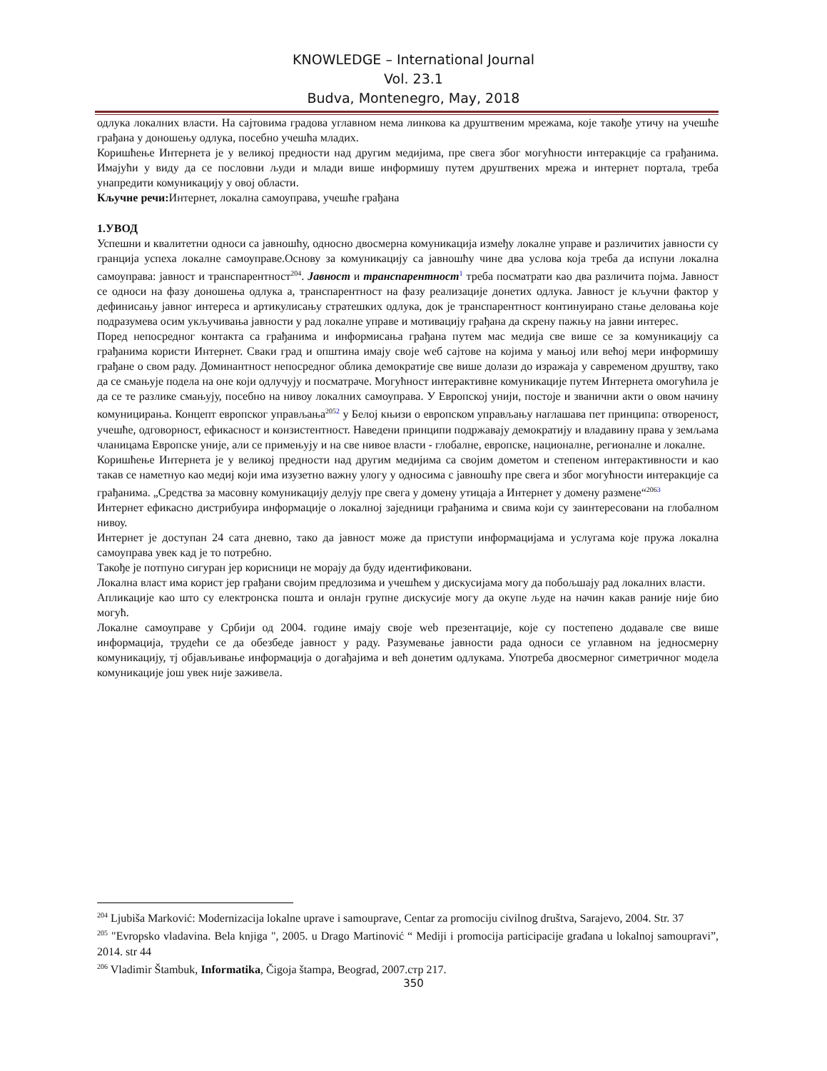KNOWLEDGE – International Journal
Vol. 23.1
Budva, Montenegro, May, 2018
одлука локалних власти. На сајтовима градова углавном нема линкова ка друштвеним мрежама, које такође утичу на учешће грађана у доношењу одлука, посебно учешћа младих.
Коришћење Интернета је у великој предности над другим медијима, пре свега због могућности интеракције са грађанима. Имајући у виду да се пословни људи и млади више информишу путем друштвених мрежа и интернет портала, треба унапредити комуникацију у овој области.
Кључне речи: Интернет, локална самоуправа, учешће грађана
1.УВОД
Успешни и квалитетни односи са јавношћу, односно двосмерна комуникација између локалне управе и различитих јавности су гранција успеха локалне самоуправе.Основу за комуникацију са јавношћу чине два услова која треба да испуни локална самоуправа: јавност и транспарентност<sup>204</sup>. Јавност и транспарентност<sup>1</sup> треба посматрати као два различита појма. Јавност се односи на фазу доношења одлука а, транспарентност на фазу реализације донетих одлука. Јавност је кључни фактор у дефинисању јавног интереса и артикулисању стратешких одлука, док је транспарентност континуирано стање деловања које подразумева осим укључивања јавности у рад локалне управе и мотивацију грађана да скрену пажњу на јавни интерес.
Поред непосредног контакта са грађанима и информисања грађана путем мас медија све више се за комуникацију са грађанима користи Интернет. Сваки град и општина имају своје wеб сајтове на којима у мањој или већој мери информишу грађане о свом раду. Доминантност непосредног облика демократије све више долази до изражаја у савременом друштву, тако да се смањује подела на оне који одлучују и посматраче. Могућност интерактивне комуникације путем Интернета омогућила је да се те разлике смањују, посебно на нивоу локалних самоуправа. У Европској унији, постоје и званични акти о овом начину комуницирања. Концепт европског управљања<sup>2052</sup> у Белој књизи о европском управљању наглашава пет принципа: отвореност, учешће, одговорност, ефикасност и конзистентност. Наведени принципи подржавају демократију и владавину права у земљама чланицама Европске уније, али се примењују и на све нивое власти - глобалне, европске, националне, регионалне и локалне.
Коришћење Интернета је у великој предности над другим медијима са својим дометом и степеном интерактивности и као такав се наметнуо као медиј који има изузетно важну улогу у односима с јавношћу пре свега и због могућности интеракције са грађанима. „Средства за масовну комуникацију делују пре свега у домену утицаја а Интернет у домену размене“<sup>2063</sup>
Интернет ефикасно дистрибуира информације о локалној заједници грађанима и свима који су заинтересовани на глобалном нивоу.
Интернет је доступан 24 сата дневно, тако да јавност може да приступи информацијама и услугама које пружа локална самоуправа увек кад је то потребно.
Такође је потпуно сигуран јер корисници не морају да буду идентификовани.
Локална власт има корист јер грађани својим предлозима и учешћем у дискусијама могу да побољшају рад локалних власти.
Апликације као што су електронска пошта и онлајн групне дискусије могу да окупе људе на начин какав раније није био могућ.
Локалне самоуправе у Србији од 2004. године имају своје web презентације, које су постепено додавале све више информација, трудећи се да обезбеде јавност у раду. Разумевање јавности рада односи се углавном на једносмерну комуникацију, тј објављивање информација о догађајима и већ донетим одлукама. Употреба двосмерног симетричног модела комуникације још увек није заживела.
<sup>204</sup> Ljubiša Marković: Modernizacija lokalne uprave i samouprave, Centar za promociju civilnog društva, Sarajevo, 2004. Str. 37
<sup>205</sup> "Evropsko vladavina. Bela knjiga ", 2005. u Drago Martinović “ Mediji i promocija participacije građana u lokalnoj samoupravi”, 2014. str 44
<sup>206</sup> Vladimir Štambuk, Informatika, Čigoja štampa, Beograd, 2007.стр 217.
350